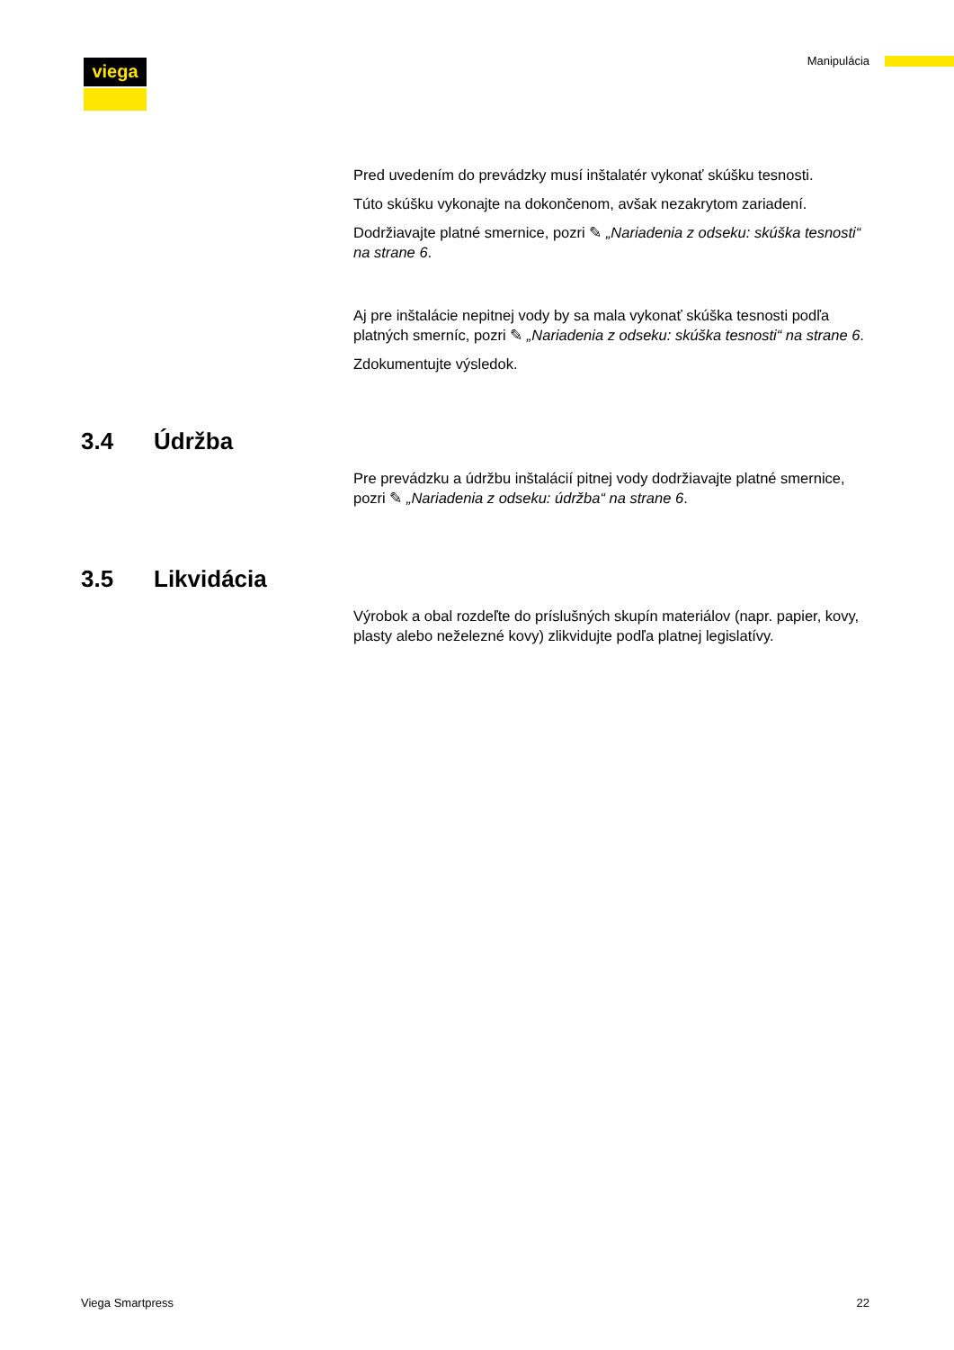viega Manipulácia
Pred uvedením do prevádzky musí inštalatér vykonať skúšku tesnosti.
Túto skúšku vykonajte na dokončenom, avšak nezakrytom zariadení.
Dodržiavajte platné smernice, pozri ✎ „Nariadenia z odseku: skúška tesnosti“ na strane 6.
Aj pre inštalácie nepitnej vody by sa mala vykonať skúška tesnosti podľa platných smerníc, pozri ✎ „Nariadenia z odseku: skúška tesnosti“ na strane 6.
Zdokumentujte výsledok.
3.4 Údržba
Pre prevádzku a údržbu inštalácií pitnej vody dodržiavajte platné smernice, pozri ✎ „Nariadenia z odseku: údržba“ na strane 6.
3.5 Likvidácia
Výrobok a obal rozdeľte do príslušných skupín materiálov (napr. papier, kovy, plasty alebo neželezné kovy) zlikvidujte podľa platnej legislatívy.
Viega Smartpress 22